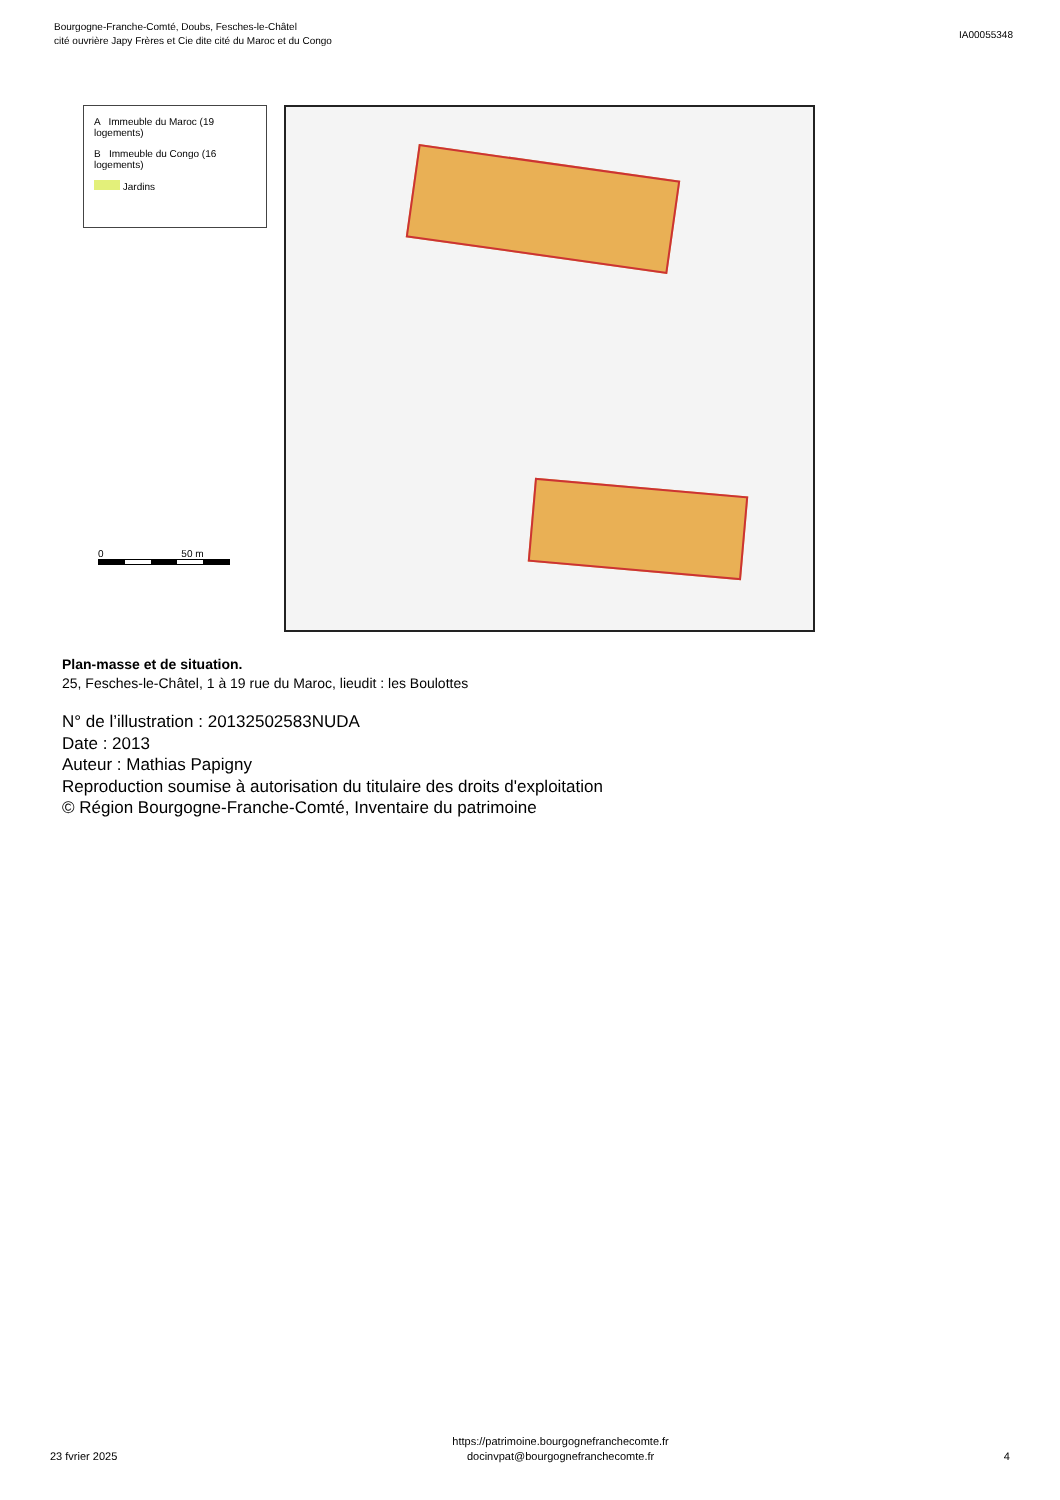Bourgogne-Franche-Comté, Doubs, Fesches-le-Châtel
cité ouvrière Japy Frères et Cie dite cité du Maroc et du Congo
IA00055348
A Immeuble du Maroc (19 logements)
B Immeuble du Congo (16 logements)
Jardins
0 50 m
Plan-masse et de situation.
25, Fesches-le-Châtel, 1 à 19 rue du Maroc, lieudit : les Boulottes
N° de l’illustration : 20132502583NUDA
Date : 2013
Auteur : Mathias Papigny
Reproduction soumise à autorisation du titulaire des droits d'exploitation
© Région Bourgogne-Franche-Comté, Inventaire du patrimoine
23 fvrier 2025
https://patrimoine.bourgognefranchecomte.fr
docinvpat@bourgognefranchecomte.fr
4